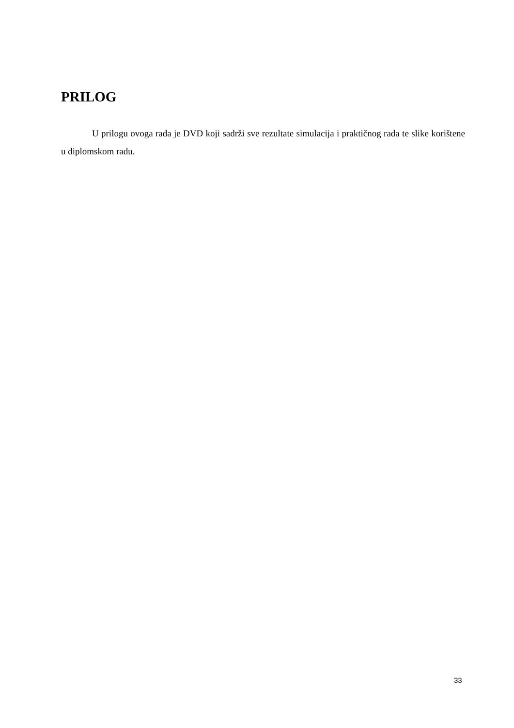PRILOG
U prilogu ovoga rada je DVD koji sadrži sve rezultate simulacija i praktičnog rada te slike korištene u diplomskom radu.
33